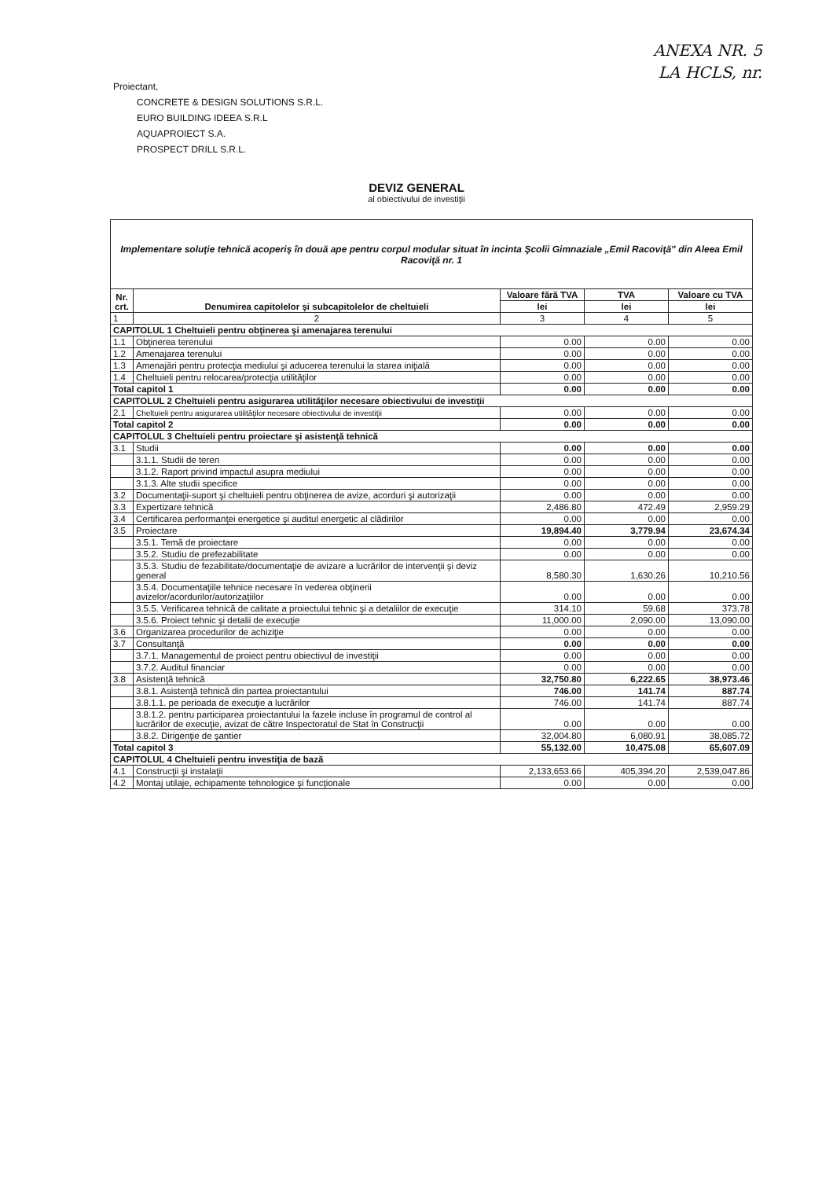ANEXA NR. 5
LA HCLS, nr.
Proiectant,
CONCRETE & DESIGN SOLUTIONS S.R.L.
EURO BUILDING IDEEA S.R.L
AQUAPROIECT S.A.
PROSPECT DRILL S.R.L.
DEVIZ GENERAL
al obiectivului de investiţii
| Implementare soluţie tehnică acoperiş în două ape pentru corpul modular situat în incinta Şcolii Gimnaziale „Emil Racoviţă" din Aleea Emil Racoviţă nr. 1 | | | | |
| Nr. crt. | Denumirea capitolelor şi subcapitolelor de cheltuieli | Valoare fără TVA | TVA | Valoare cu TVA |
| | | lei | lei | lei |
| 1 | 2 | 3 | 4 | 5 |
| CAPITOLUL 1 Cheltuieli pentru obţinerea şi amenajarea terenului | | | | |
| 1.1 | Obţinerea terenului | 0.00 | 0.00 | 0.00 |
| 1.2 | Amenajarea terenului | 0.00 | 0.00 | 0.00 |
| 1.3 | Amenajări pentru protecţia mediului şi aducerea terenului la starea iniţială | 0.00 | 0.00 | 0.00 |
| 1.4 | Cheltuieli pentru relocarea/protecţia utilităţilor | 0.00 | 0.00 | 0.00 |
| Total capitol 1 | | 0.00 | 0.00 | 0.00 |
| CAPITOLUL 2 Cheltuieli pentru asigurarea utilităţilor necesare obiectivului de investiţii | | | | |
| 2.1 | Cheltuieli pentru asigurarea utilităţilor necesare obiectivului de investiţii | 0.00 | 0.00 | 0.00 |
| Total capitol 2 | | 0.00 | 0.00 | 0.00 |
| CAPITOLUL 3 Cheltuieli pentru proiectare şi asistenţă tehnică | | | | |
| 3.1 | Studii | 0.00 | 0.00 | 0.00 |
| | 3.1.1. Studii de teren | 0.00 | 0.00 | 0.00 |
| | 3.1.2. Raport privind impactul asupra mediului | 0.00 | 0.00 | 0.00 |
| | 3.1.3. Alte studii specifice | 0.00 | 0.00 | 0.00 |
| 3.2 | Documentaţii-suport şi cheltuieli pentru obţinerea de avize, acorduri şi autorizaţii | 0.00 | 0.00 | 0.00 |
| 3.3 | Expertizare tehnică | 2,486.80 | 472.49 | 2,959.29 |
| 3.4 | Certificarea performanţei energetice şi auditul energetic al clădirilor | 0.00 | 0.00 | 0.00 |
| 3.5 | Proiectare | 19,894.40 | 3,779.94 | 23,674.34 |
| | 3.5.1. Temă de proiectare | 0.00 | 0.00 | 0.00 |
| | 3.5.2. Studiu de prefezabilitate | 0.00 | 0.00 | 0.00 |
| | 3.5.3. Studiu de fezabilitate/documentaţie de avizare a lucrărilor de intervenţii şi deviz general | 8,580.30 | 1,630.26 | 10,210.56 |
| | 3.5.4. Documentaţiile tehnice necesare în vederea obţinerii avizelor/acordurilor/autorizaţiilor | 0.00 | 0.00 | 0.00 |
| | 3.5.5. Verificarea tehnică de calitate a proiectului tehnic şi a detaliilor de execuţie | 314.10 | 59.68 | 373.78 |
| | 3.5.6. Proiect tehnic şi detalii de execuţie | 11,000.00 | 2,090.00 | 13,090.00 |
| 3.6 | Organizarea procedurilor de achiziţie | 0.00 | 0.00 | 0.00 |
| 3.7 | Consultanţă | 0.00 | 0.00 | 0.00 |
| | 3.7.1. Managementul de proiect pentru obiectivul de investiţii | 0.00 | 0.00 | 0.00 |
| | 3.7.2. Auditul financiar | 0.00 | 0.00 | 0.00 |
| 3.8 | Asistenţă tehnică | 32,750.80 | 6,222.65 | 38,973.46 |
| | 3.8.1. Asistenţă tehnică din partea proiectantului | 746.00 | 141.74 | 887.74 |
| | 3.8.1.1. pe perioada de execuţie a lucrărilor | 746.00 | 141.74 | 887.74 |
| | 3.8.1.2. pentru participarea proiectantului la fazele incluse în programul de control al lucrărilor de execuţie, avizat de către Inspectoratul de Stat în Construcţii | 0.00 | 0.00 | 0.00 |
| | 3.8.2. Dirigenţie de şantier | 32,004.80 | 6,080.91 | 38,085.72 |
| Total capitol 3 | | 55,132.00 | 10,475.08 | 65,607.09 |
| CAPITOLUL 4 Cheltuieli pentru investiţia de bază | | | | |
| 4.1 | Construcţii şi instalaţii | 2,133,653.66 | 405,394.20 | 2,539,047.86 |
| 4.2 | Montaj utilaje, echipamente tehnologice şi funcţionale | 0.00 | 0.00 | 0.00 |